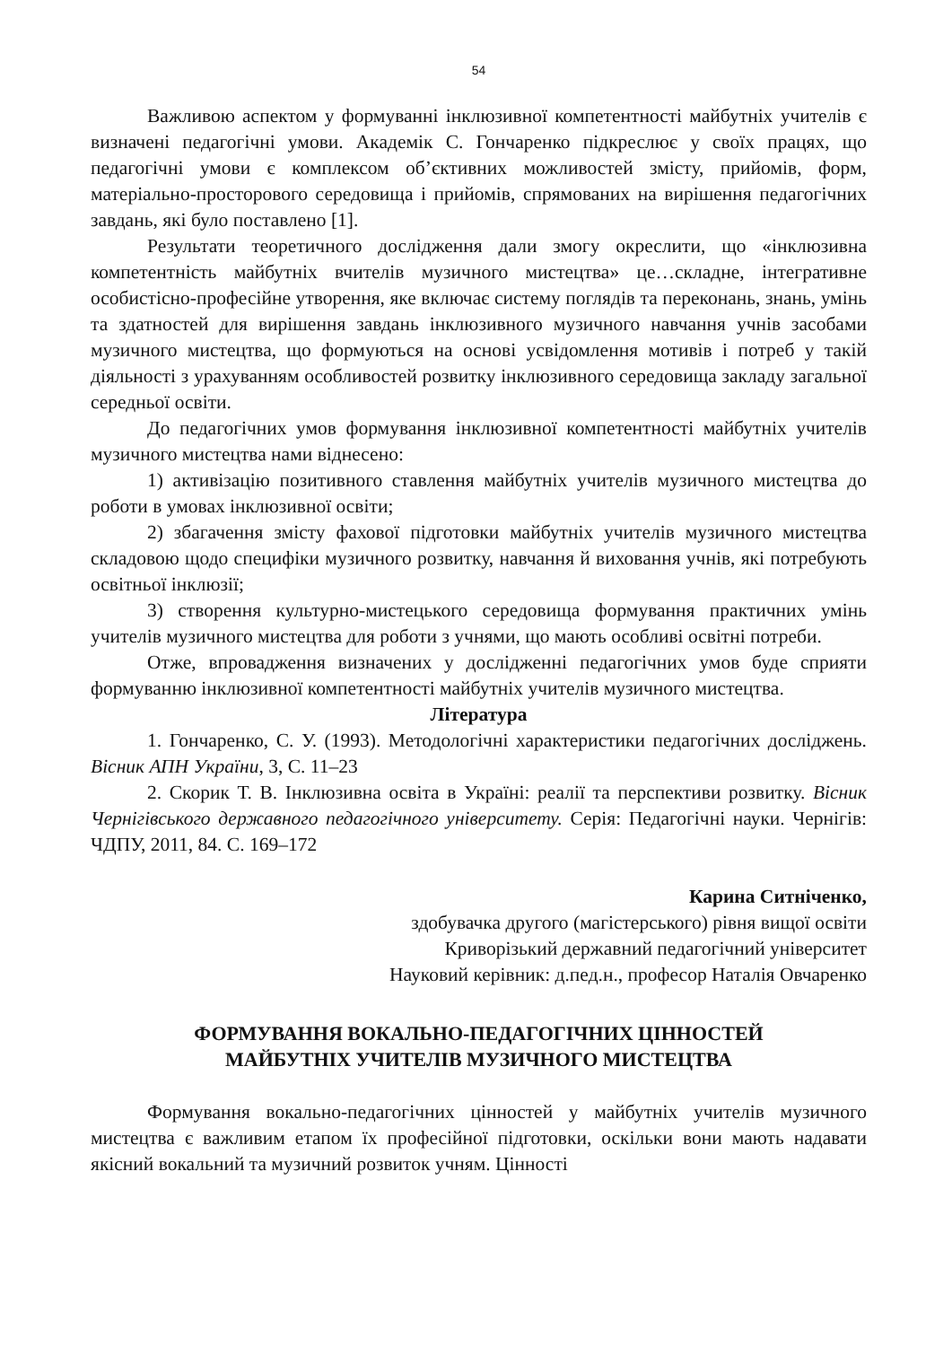54
Важливою аспектом у формуванні інклюзивної компетентності майбутніх учителів є визначені педагогічні умови. Академік С. Гончаренко підкреслює у своїх працях, що педагогічні умови є комплексом об’єктивних можливостей змісту, прийомів, форм, матеріально-просторового середовища і прийомів, спрямованих на вирішення педагогічних завдань, які було поставлено [1].
Результати теоретичного дослідження дали змогу окреслити, що «інклюзивна компетентність майбутніх вчителів музичного мистецтва» це…складне, інтегративне особистісно-професійне утворення, яке включає систему поглядів та переконань, знань, умінь та здатностей для вирішення завдань інклюзивного музичного навчання учнів засобами музичного мистецтва, що формуються на основі усвідомлення мотивів і потреб у такій діяльності з урахуванням особливостей розвитку інклюзивного середовища закладу загальної середньої освіти.
До педагогічних умов формування інклюзивної компетентності майбутніх учителів музичного мистецтва нами віднесено:
1) активізацію позитивного ставлення майбутніх учителів музичного мистецтва до роботи в умовах інклюзивної освіти;
2) збагачення змісту фахової підготовки майбутніх учителів музичного мистецтва складовою щодо специфіки музичного розвитку, навчання й виховання учнів, які потребують освітньої інклюзії;
3) створення культурно-мистецького середовища формування практичних умінь учителів музичного мистецтва для роботи з учнями, що мають особливі освітні потреби.
Отже, впровадження визначених у дослідженні педагогічних умов буде сприяти формуванню інклюзивної компетентності майбутніх учителів музичного мистецтва.
Література
1. Гончаренко, С. У. (1993). Методологічні характеристики педагогічних досліджень. Вісник АПН України, 3, С. 11–23
2. Скорик Т. В. Інклюзивна освіта в Україні: реалії та перспективи розвитку. Вісник Чернігівського державного педагогічного університету. Серія: Педагогічні науки. Чернігів: ЧДПУ, 2011, 84. С. 169–172
Карина Ситніченко,
здобувачка другого (магістерського) рівня вищої освіти
Криворізький державний педагогічний університет
Науковий керівник: д.пед.н., професор Наталія Овчаренко
ФОРМУВАННЯ ВОКАЛЬНО-ПЕДАГОГІЧНИХ ЦІННОСТЕЙ
МАЙБУТНІХ УЧИТЕЛІВ МУЗИЧНОГО МИСТЕЦТВА
Формування вокально-педагогічних цінностей у майбутніх учителів музичного мистецтва є важливим етапом їх професійної підготовки, оскільки вони мають надавати якісний вокальний та музичний розвиток учням. Цінності